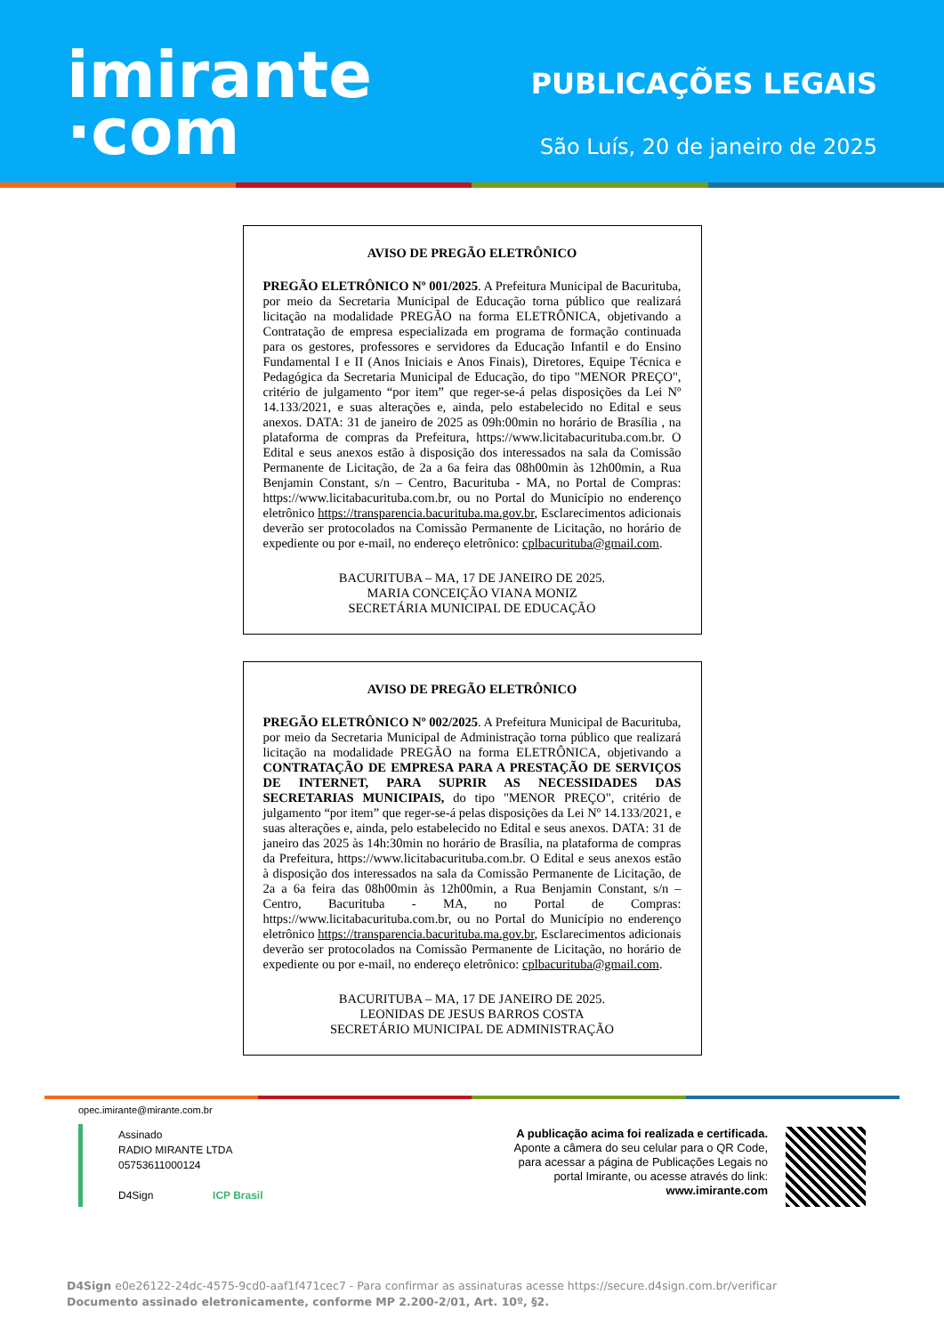imirante
·com
PUBLICAÇÕES LEGAIS
São Luís, 20 de janeiro de 2025
AVISO DE PREGÃO ELETRÔNICO
PREGÃO ELETRÔNICO Nº 001/2025. A Prefeitura Municipal de Bacurituba, por meio da Secretaria Municipal de Educação torna público que realizará licitação na modalidade PREGÃO na forma ELETRÔNICA, objetivando a Contratação de empresa especializada em programa de formação continuada para os gestores, professores e servidores da Educação Infantil e do Ensino Fundamental I e II (Anos Iniciais e Anos Finais), Diretores, Equipe Técnica e Pedagógica da Secretaria Municipal de Educação, do tipo "MENOR PREÇO", critério de julgamento “por item” que reger-se-á pelas disposições da Lei Nº 14.133/2021, e suas alterações e, ainda, pelo estabelecido no Edital e seus anexos. DATA: 31 de janeiro de 2025 as 09h:00min no horário de Brasília , na plataforma de compras da Prefeitura, https://www.licitabacurituba.com.br. O Edital e seus anexos estão à disposição dos interessados na sala da Comissão Permanente de Licitação, de 2a a 6a feira das 08h00min às 12h00min, a Rua Benjamin Constant, s/n – Centro, Bacurituba - MA, no Portal de Compras: https://www.licitabacurituba.com.br, ou no Portal do Município no enderenço eletrônico https://transparencia.bacurituba.ma.gov.br, Esclarecimentos adicionais deverão ser protocolados na Comissão Permanente de Licitação, no horário de expediente ou por e-mail, no endereço eletrônico: cplbacurituba@gmail.com.
BACURITUBA – MA, 17 DE JANEIRO DE 2025.
MARIA CONCEIÇÃO VIANA MONIZ
SECRETÁRIA MUNICIPAL DE EDUCAÇÃO
AVISO DE PREGÃO ELETRÔNICO
PREGÃO ELETRÔNICO Nº 002/2025. A Prefeitura Municipal de Bacurituba, por meio da Secretaria Municipal de Administração torna público que realizará licitação na modalidade PREGÃO na forma ELETRÔNICA, objetivando a CONTRATAÇÃO DE EMPRESA PARA A PRESTAÇÃO DE SERVIÇOS DE INTERNET, PARA SUPRIR AS NECESSIDADES DAS SECRETARIAS MUNICIPAIS, do tipo "MENOR PREÇO", critério de julgamento “por item” que reger-se-á pelas disposições da Lei Nº 14.133/2021, e suas alterações e, ainda, pelo estabelecido no Edital e seus anexos. DATA: 31 de janeiro das 2025 às 14h:30min no horário de Brasília, na plataforma de compras da Prefeitura, https://www.licitabacurituba.com.br. O Edital e seus anexos estão à disposição dos interessados na sala da Comissão Permanente de Licitação, de 2a a 6a feira das 08h00min às 12h00min, a Rua Benjamin Constant, s/n – Centro, Bacurituba - MA, no Portal de Compras: https://www.licitabacurituba.com.br, ou no Portal do Município no enderenço eletrônico https://transparencia.bacurituba.ma.gov.br, Esclarecimentos adicionais deverão ser protocolados na Comissão Permanente de Licitação, no horário de expediente ou por e-mail, no endereço eletrônico: cplbacurituba@gmail.com.
BACURITUBA – MA, 17 DE JANEIRO DE 2025.
LEONIDAS DE JESUS BARROS COSTA
SECRETÁRIO MUNICIPAL DE ADMINISTRAÇÃO
opec.imirante@mirante.com.br
Assinado
RADIO MIRANTE LTDA
05753611000124
D4Sign ICP Brasil
A publicação acima foi realizada e certificada.
Aponte a câmera do seu celular para o QR Code,
para acessar a página de Publicações Legais no
portal Imirante, ou acesse através do link:
www.imirante.com
D4Sign e0e26122-24dc-4575-9cd0-aaf1f471cec7 - Para confirmar as assinaturas acesse https://secure.d4sign.com.br/verificar
Documento assinado eletronicamente, conforme MP 2.200-2/01, Art. 10º, §2.